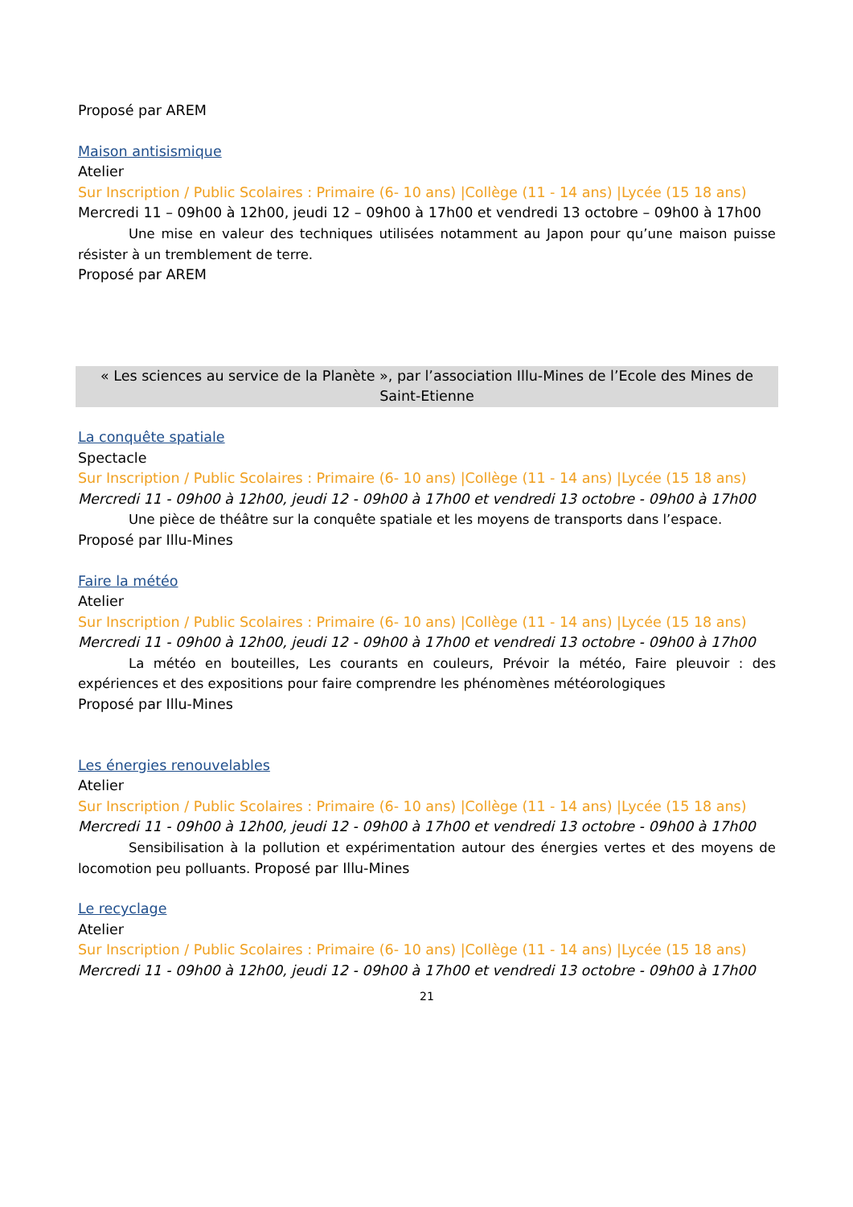Proposé par AREM
Maison antisismique
Atelier
Sur Inscription / Public Scolaires : Primaire (6- 10 ans) |Collège (11 - 14 ans) |Lycée (15 18 ans)
Mercredi 11 – 09h00 à 12h00, jeudi 12 – 09h00 à 17h00 et vendredi 13 octobre – 09h00 à 17h00
Une mise en valeur des techniques utilisées notamment au Japon pour qu’une maison puisse résister à un tremblement de terre.
Proposé par AREM
« Les sciences au service de la Planète », par l’association Illu-Mines de l’Ecole des Mines de Saint-Etienne
La conquête spatiale
Spectacle
Sur Inscription / Public Scolaires : Primaire (6- 10 ans) |Collège (11 - 14 ans) |Lycée (15 18 ans)
Mercredi 11 - 09h00 à 12h00, jeudi 12 - 09h00 à 17h00 et vendredi 13 octobre - 09h00 à 17h00
Une pièce de théâtre sur la conquête spatiale et les moyens de transports dans l’espace.
Proposé par Illu-Mines
Faire la météo
Atelier
Sur Inscription / Public Scolaires : Primaire (6- 10 ans) |Collège (11 - 14 ans) |Lycée (15 18 ans)
Mercredi 11 - 09h00 à 12h00, jeudi 12 - 09h00 à 17h00 et vendredi 13 octobre - 09h00 à 17h00
La météo en bouteilles, Les courants en couleurs, Prévoir la météo, Faire pleuvoir : des expériences et des expositions pour faire comprendre les phénomènes météorologiques
Proposé par Illu-Mines
Les énergies renouvelables
Atelier
Sur Inscription / Public Scolaires : Primaire (6- 10 ans) |Collège (11 - 14 ans) |Lycée (15 18 ans)
Mercredi 11 - 09h00 à 12h00, jeudi 12 - 09h00 à 17h00 et vendredi 13 octobre - 09h00 à 17h00
Sensibilisation à la pollution et expérimentation autour des énergies vertes et des moyens de locomotion peu polluants. Proposé par Illu-Mines
Le recyclage
Atelier
Sur Inscription / Public Scolaires : Primaire (6- 10 ans) |Collège (11 - 14 ans) |Lycée (15 18 ans)
Mercredi 11 - 09h00 à 12h00, jeudi 12 - 09h00 à 17h00 et vendredi 13 octobre - 09h00 à 17h00
21